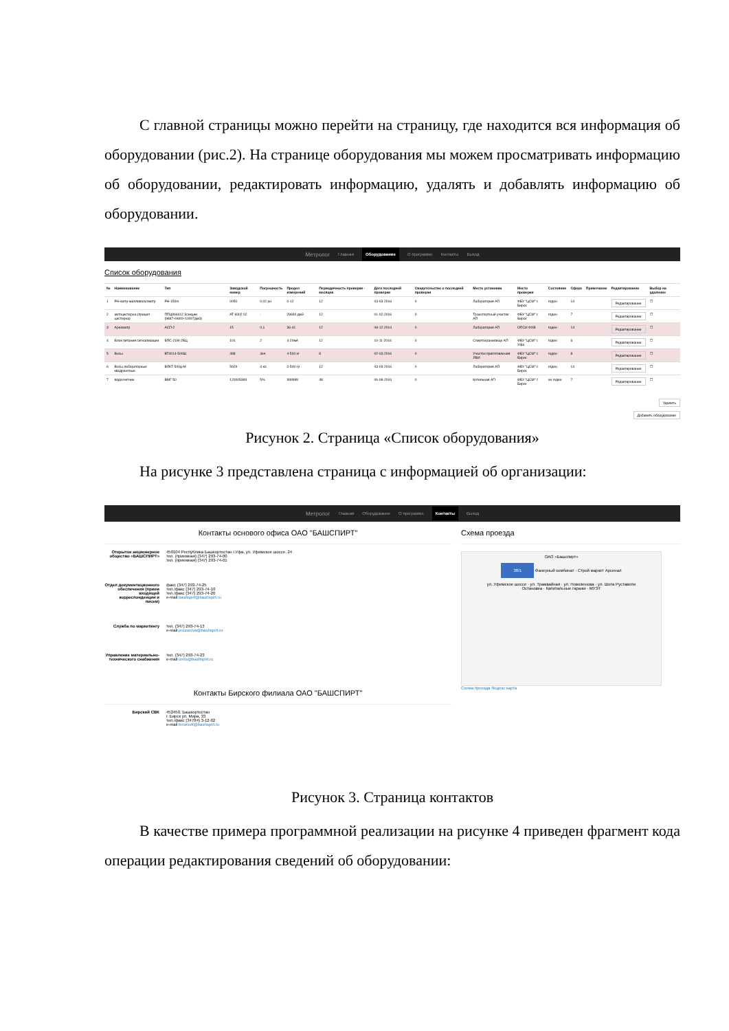С главной страницы можно перейти на страницу, где находится вся информация об оборудовании (рис.2). На странице оборудования мы можем просматривать информацию об оборудовании, редактировать информацию, удалять и добавлять информацию об оборудовании.
Метролог Главная Оборудование О программе Контакты Выход
Список оборудования
| № | Наименование | Тип | Заводской номер | Погрешность | Предел измерений | Периодичность проверки - месяцев | Дата последней проверки | Свидетельство о последней проверки | Место установки | Место проверки | Состояние | Сфера | Примечание | Редактирование | Выбор на удаление |
| --- | --- | --- | --- | --- | --- | --- | --- | --- | --- | --- | --- | --- | --- | --- | --- |
| 1 | PH-метр-милливольтметр | PH-150m | 0050 | 0,02 рн | 0-12 | 12 | 03-03-2016 | 0 | Лаборатория АП | ФБУ "ЦСМ" г. Бирск | годен | 14 | | Редактирование | ☐ |
| 2 | автоцистерна (прицеп-цистерна) | ППЦ966612 3секции (9887+9800+10007дм3) | AT 9302 02 | - | 29694 дм3 | 12 | 01-02-2016 | 0 | Транспортный участок АП | ФБУ "ЦСМ" г. Бирск | годен | 7 | | Редактирование | ☐ |
| 3 | Ареометр | АСП-2 | 15 | 0,1 | 36-41 | 12 | 08-12-2014 | 0 | Лаборатория АП | ОПСИ ФХВ | годен | 14 | | Редактирование | ☐ |
| 4 | Блок питания сигнализации | БПС-21М-2БЦ | 101 | 2 | 4-20мА | 12 | 10-11-2016 | 0 | Спиртохранилище АП | ФБУ "ЦСМ" г. Уфа | годен | 6 | | Редактирование | ☐ |
| 5 | Весы | ВТ4014-500Ш | 498 | 4кл | 4-500 кг | 8 | 02-03-2016 | 0 | Участок приготовления ЛВИ | ФБУ "ЦСМ" г. Бирск | годен | 8 | | Редактирование | ☐ |
| 6 | Весы лабораторные квадрантные | ВЛКТ-500g-М | 5929 | 4 кл | 0-500 гр | 12 | 03-03-2016 | 0 | Лаборатория АП | ФБУ "ЦСМ" г. Бирск | годен | 14 | | Редактирование | ☐ |
| 7 | водосчетчик | ВМГ-50 | 120005389 | 5% | 999999 | 48 | 06-08-2016 | 0 | Котельная АП | ФБУ "ЦСМ" г. Бирск | не годен | 7 | | Редактирование | ☐ |
Удалить
Добавить оборудование
Рисунок 2. Страница «Список оборудования»
На рисунке 3 представлена страница с информацией об организации:
Метролог Главная Оборудование О программе Контакты Выход
Контакты основого офиса ОАО "БАШСПИРТ"
Открытое акционерное общество «БАШСПИРТ»
450104 Республика Башкортостан г.Уфа, ул. Уфимское шоссе, 24
тел. (приемная) (347) 293-74-00
тел. (приемная) (347) 293-74-01
Отдел документационного обеспечения (прием входящей корреспонденции и писем)
факс (347) 293-74-25
тел./факс (347) 293-74-10
тел./факс (347) 293-74-20
e-mail bashspirt@bashspirt.ru
Служба по маркетингу тел. (347) 293-74-13
e-mail prozorova@bashspirt.ru
Управление материально-технического снабжения
тел. (347) 293-74-23
e-mail umts@bashspirt.ru
Контакты Бирского филиала ОАО "БАШСПИРТ"
Бирский СВК 452450, Башкортостан
г. Бирск ул. Мира, 33
тел./факс (34784) 3-12-02
e-mail birsksvk@bashspirt.ru
Схема проезда
ОАО «Башспирт»
38/1 Фанерный комбинат · Строй маркет Арсенал
ул. Уфимское шоссе · ул. Трамвайная · ул. Новоженова · ул. Шота Руставели
Остановка · Капитальные гаражи · МУЭТ
Схема проезда Яндекс карта
Рисунок 3. Страница контактов
В качестве примера программной реализации на рисунке 4 приведен фрагмент кода операции редактирования сведений об оборудовании: